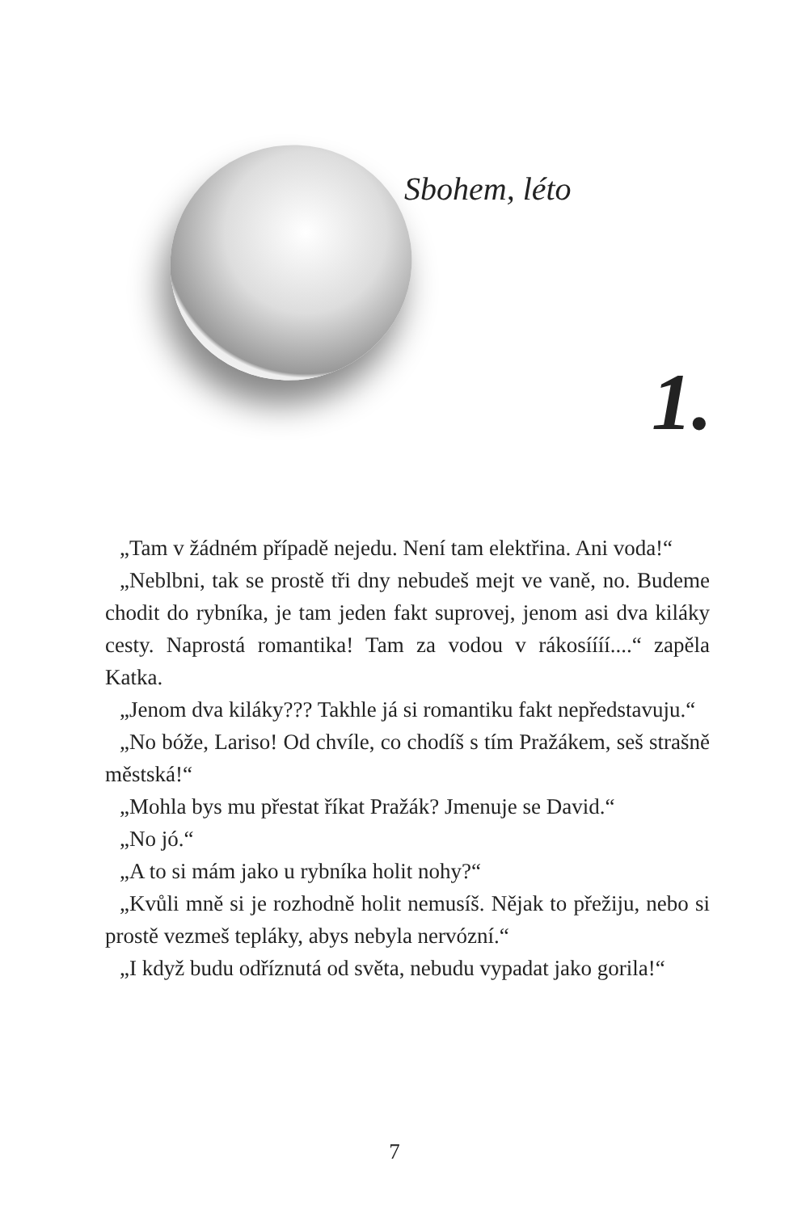Sbohem, léto
1.
„Tam v žádném případě nejedu. Není tam elektřina. Ani voda!“
„Neblbni, tak se prostě tři dny nebudeš mejt ve vaně, no. Budeme chodit do rybníka, je tam jeden fakt suprovej, jenom asi dva kiláky cesty. Naprostá romantika! Tam za vodou v rákosíííí....“ zapěla Katka.
„Jenom dva kiláky??? Takhle já si romantiku fakt nepředstavuju.“
„No bóže, Lariso! Od chvíle, co chodíš s tím Pražákem, seš strašně městská!“
„Mohla bys mu přestat říkat Pražák? Jmenuje se David.“
„No jó.“
„A to si mám jako u rybníka holit nohy?“
„Kvůli mně si je rozhodně holit nemusíš. Nějak to přežiju, nebo si prostě vezmeš tepláky, abys nebyla nervózní.“
„I když budu odříznutá od světa, nebudu vypadat jako gorila!“
7